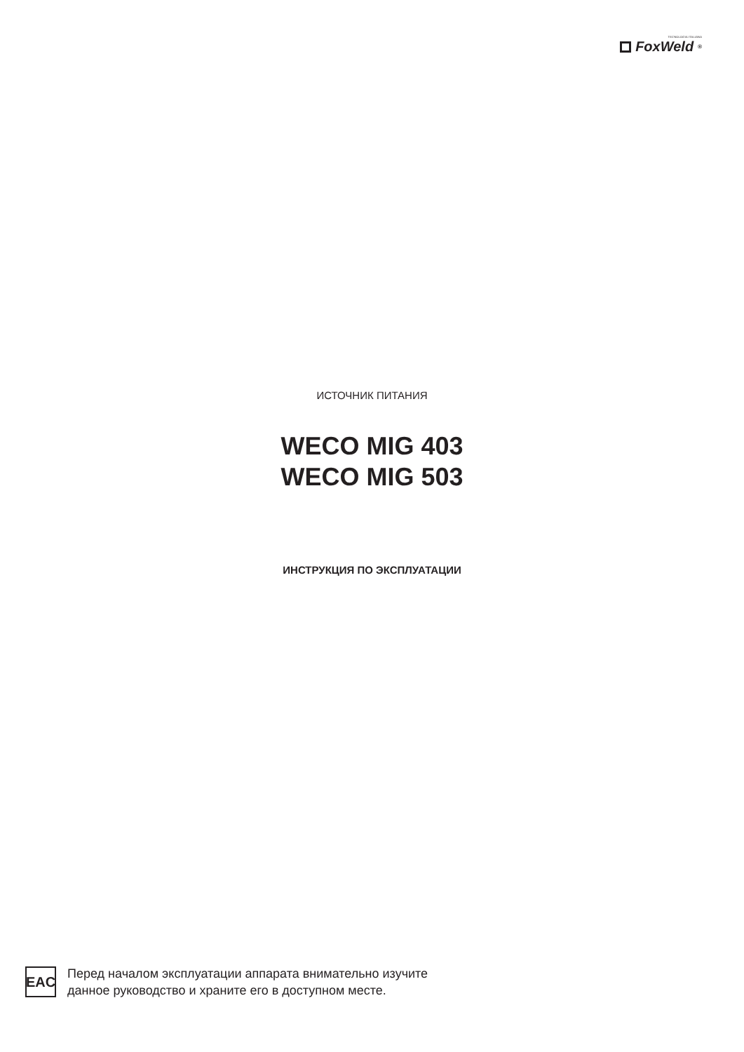TECNOLOGIA ITALIANA
FoxWeld<sup>®</sup>
ИСТОЧНИК ПИТАНИЯ
WECO MIG 403
WECO MIG 503
ИНСТРУКЦИЯ ПО ЭКСПЛУАТАЦИИ
EAC
Перед началом эксплуатации аппарата внимательно изучите
данное руководство и храните его в доступном месте.